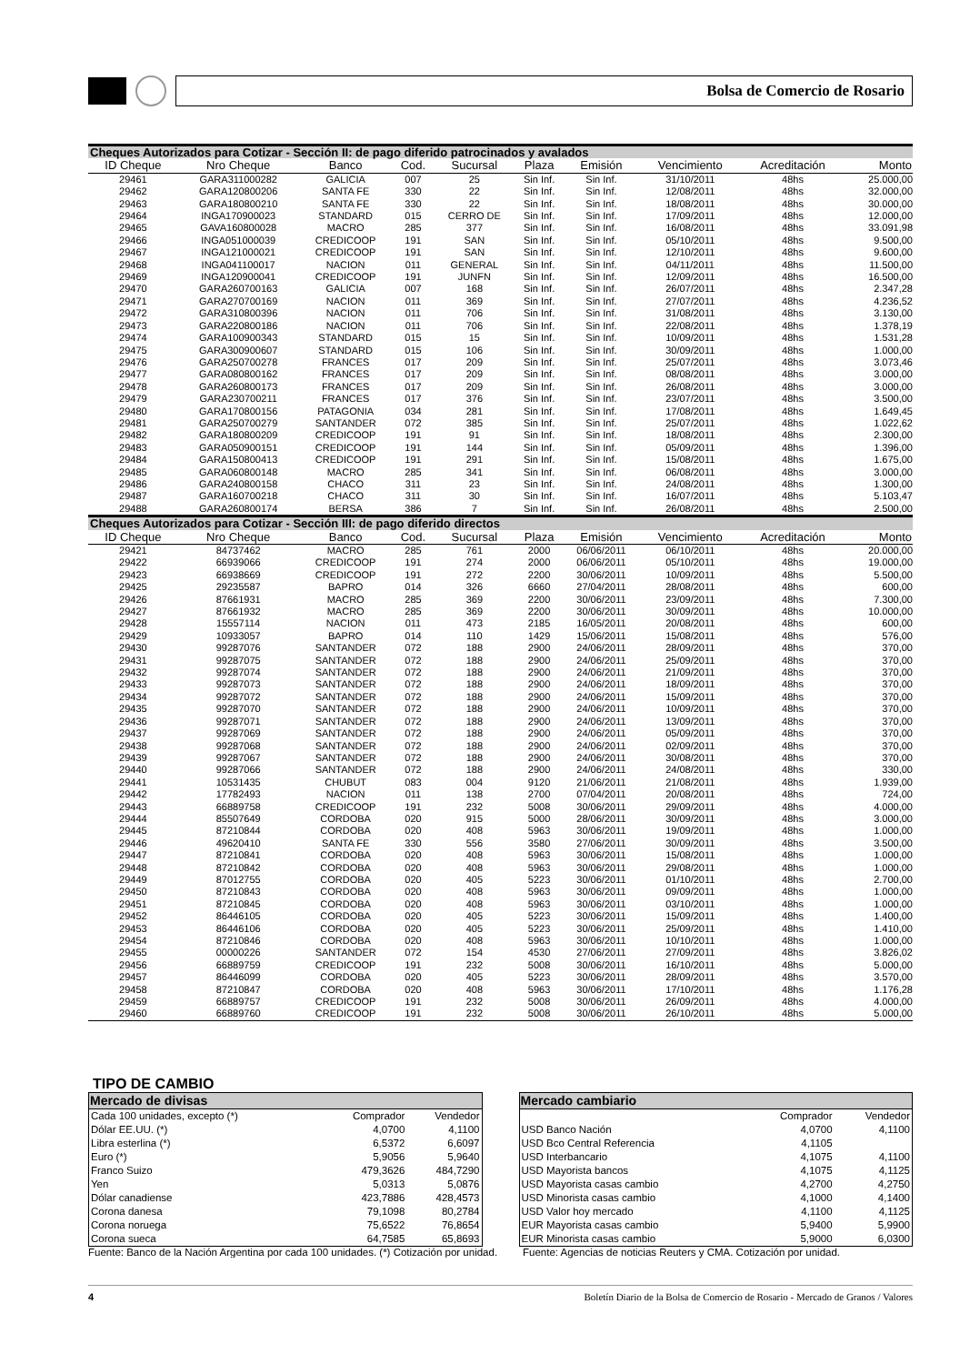Bolsa de Comercio de Rosario
| Cheques Autorizados para Cotizar - Sección II: de pago diferido patrocinados y avalados | | | | | | | | | |
| --- | --- | --- | --- | --- | --- | --- | --- | --- | --- |
| ID Cheque | Nro Cheque | Banco | Cod. | Sucursal | Plaza | Emisión | Vencimiento | Acreditación | Monto |
| 29461 | GARA311000282 | GALICIA | 007 | 25 | Sin Inf. | Sin Inf. | 31/10/2011 | 48hs | 25.000,00 |
| 29462 | GARA120800206 | SANTA FE | 330 | 22 | Sin Inf. | Sin Inf. | 12/08/2011 | 48hs | 32.000,00 |
| 29463 | GARA180800210 | SANTA FE | 330 | 22 | Sin Inf. | Sin Inf. | 18/08/2011 | 48hs | 30.000,00 |
| 29464 | INGA170900023 | STANDARD | 015 | CERRO DE | Sin Inf. | Sin Inf. | 17/09/2011 | 48hs | 12.000,00 |
| 29465 | GAVA160800028 | MACRO | 285 | 377 | Sin Inf. | Sin Inf. | 16/08/2011 | 48hs | 33.091,98 |
| 29466 | INGA051000039 | CREDICOOP | 191 | SAN | Sin Inf. | Sin Inf. | 05/10/2011 | 48hs | 9.500,00 |
| 29467 | INGA121000021 | CREDICOOP | 191 | SAN | Sin Inf. | Sin Inf. | 12/10/2011 | 48hs | 9.600,00 |
| 29468 | INGA041100017 | NACION | 011 | GENERAL | Sin Inf. | Sin Inf. | 04/11/2011 | 48hs | 11.500,00 |
| 29469 | INGA120900041 | CREDICOOP | 191 | JUNFN | Sin Inf. | Sin Inf. | 12/09/2011 | 48hs | 16.500,00 |
| 29470 | GARA260700163 | GALICIA | 007 | 168 | Sin Inf. | Sin Inf. | 26/07/2011 | 48hs | 2.347,28 |
| 29471 | GARA270700169 | NACION | 011 | 369 | Sin Inf. | Sin Inf. | 27/07/2011 | 48hs | 4.236,52 |
| 29472 | GARA310800396 | NACION | 011 | 706 | Sin Inf. | Sin Inf. | 31/08/2011 | 48hs | 3.130,00 |
| 29473 | GARA220800186 | NACION | 011 | 706 | Sin Inf. | Sin Inf. | 22/08/2011 | 48hs | 1.378,19 |
| 29474 | GARA100900343 | STANDARD | 015 | 15 | Sin Inf. | Sin Inf. | 10/09/2011 | 48hs | 1.531,28 |
| 29475 | GARA300900607 | STANDARD | 015 | 106 | Sin Inf. | Sin Inf. | 30/09/2011 | 48hs | 1.000,00 |
| 29476 | GARA250700278 | FRANCES | 017 | 209 | Sin Inf. | Sin Inf. | 25/07/2011 | 48hs | 3.073,46 |
| 29477 | GARA080800162 | FRANCES | 017 | 209 | Sin Inf. | Sin Inf. | 08/08/2011 | 48hs | 3.000,00 |
| 29478 | GARA260800173 | FRANCES | 017 | 209 | Sin Inf. | Sin Inf. | 26/08/2011 | 48hs | 3.000,00 |
| 29479 | GARA230700211 | FRANCES | 017 | 376 | Sin Inf. | Sin Inf. | 23/07/2011 | 48hs | 3.500,00 |
| 29480 | GARA170800156 | PATAGONIA | 034 | 281 | Sin Inf. | Sin Inf. | 17/08/2011 | 48hs | 1.649,45 |
| 29481 | GARA250700279 | SANTANDER | 072 | 385 | Sin Inf. | Sin Inf. | 25/07/2011 | 48hs | 1.022,62 |
| 29482 | GARA180800209 | CREDICOOP | 191 | 91 | Sin Inf. | Sin Inf. | 18/08/2011 | 48hs | 2.300,00 |
| 29483 | GARA050900151 | CREDICOOP | 191 | 144 | Sin Inf. | Sin Inf. | 05/09/2011 | 48hs | 1.396,00 |
| 29484 | GARA150800413 | CREDICOOP | 191 | 291 | Sin Inf. | Sin Inf. | 15/08/2011 | 48hs | 1.675,00 |
| 29485 | GARA060800148 | MACRO | 285 | 341 | Sin Inf. | Sin Inf. | 06/08/2011 | 48hs | 3.000,00 |
| 29486 | GARA240800158 | CHACO | 311 | 23 | Sin Inf. | Sin Inf. | 24/08/2011 | 48hs | 1.300,00 |
| 29487 | GARA160700218 | CHACO | 311 | 30 | Sin Inf. | Sin Inf. | 16/07/2011 | 48hs | 5.103,47 |
| 29488 | GARA260800174 | BERSA | 386 | 7 | Sin Inf. | Sin Inf. | 26/08/2011 | 48hs | 2.500,00 |
| Cheques Autorizados para Cotizar - Sección III: de pago diferido directos | | | | | | | | | |
| ID Cheque | Nro Cheque | Banco | Cod. | Sucursal | Plaza | Emisión | Vencimiento | Acreditación | Monto |
| 29421 | 84737462 | MACRO | 285 | 761 | 2000 | 06/06/2011 | 06/10/2011 | 48hs | 20.000,00 |
| 29422 | 66939066 | CREDICOOP | 191 | 274 | 2000 | 06/06/2011 | 05/10/2011 | 48hs | 19.000,00 |
| 29423 | 66938669 | CREDICOOP | 191 | 272 | 2200 | 30/06/2011 | 10/09/2011 | 48hs | 5.500,00 |
| 29425 | 29235587 | BAPRO | 014 | 326 | 6660 | 27/04/2011 | 28/08/2011 | 48hs | 600,00 |
| 29426 | 87661931 | MACRO | 285 | 369 | 2200 | 30/06/2011 | 23/09/2011 | 48hs | 7.300,00 |
| 29427 | 87661932 | MACRO | 285 | 369 | 2200 | 30/06/2011 | 30/09/2011 | 48hs | 10.000,00 |
| 29428 | 15557114 | NACION | 011 | 473 | 2185 | 16/05/2011 | 20/08/2011 | 48hs | 600,00 |
| 29429 | 10933057 | BAPRO | 014 | 110 | 1429 | 15/06/2011 | 15/08/2011 | 48hs | 576,00 |
| 29430 | 99287076 | SANTANDER | 072 | 188 | 2900 | 24/06/2011 | 28/09/2011 | 48hs | 370,00 |
| 29431 | 99287075 | SANTANDER | 072 | 188 | 2900 | 24/06/2011 | 25/09/2011 | 48hs | 370,00 |
| 29432 | 99287074 | SANTANDER | 072 | 188 | 2900 | 24/06/2011 | 21/09/2011 | 48hs | 370,00 |
| 29433 | 99287073 | SANTANDER | 072 | 188 | 2900 | 24/06/2011 | 18/09/2011 | 48hs | 370,00 |
| 29434 | 99287072 | SANTANDER | 072 | 188 | 2900 | 24/06/2011 | 15/09/2011 | 48hs | 370,00 |
| 29435 | 99287070 | SANTANDER | 072 | 188 | 2900 | 24/06/2011 | 10/09/2011 | 48hs | 370,00 |
| 29436 | 99287071 | SANTANDER | 072 | 188 | 2900 | 24/06/2011 | 13/09/2011 | 48hs | 370,00 |
| 29437 | 99287069 | SANTANDER | 072 | 188 | 2900 | 24/06/2011 | 05/09/2011 | 48hs | 370,00 |
| 29438 | 99287068 | SANTANDER | 072 | 188 | 2900 | 24/06/2011 | 02/09/2011 | 48hs | 370,00 |
| 29439 | 99287067 | SANTANDER | 072 | 188 | 2900 | 24/06/2011 | 30/08/2011 | 48hs | 370,00 |
| 29440 | 99287066 | SANTANDER | 072 | 188 | 2900 | 24/06/2011 | 24/08/2011 | 48hs | 330,00 |
| 29441 | 10531435 | CHUBUT | 083 | 004 | 9120 | 21/06/2011 | 21/08/2011 | 48hs | 1.939,00 |
| 29442 | 17782493 | NACION | 011 | 138 | 2700 | 07/04/2011 | 20/08/2011 | 48hs | 724,00 |
| 29443 | 66889758 | CREDICOOP | 191 | 232 | 5008 | 30/06/2011 | 29/09/2011 | 48hs | 4.000,00 |
| 29444 | 85507649 | CORDOBA | 020 | 915 | 5000 | 28/06/2011 | 30/09/2011 | 48hs | 3.000,00 |
| 29445 | 87210844 | CORDOBA | 020 | 408 | 5963 | 30/06/2011 | 19/09/2011 | 48hs | 1.000,00 |
| 29446 | 49620410 | SANTA FE | 330 | 556 | 3580 | 27/06/2011 | 30/09/2011 | 48hs | 3.500,00 |
| 29447 | 87210841 | CORDOBA | 020 | 408 | 5963 | 30/06/2011 | 15/08/2011 | 48hs | 1.000,00 |
| 29448 | 87210842 | CORDOBA | 020 | 408 | 5963 | 30/06/2011 | 29/08/2011 | 48hs | 1.000,00 |
| 29449 | 87012755 | CORDOBA | 020 | 405 | 5223 | 30/06/2011 | 01/10/2011 | 48hs | 2.700,00 |
| 29450 | 87210843 | CORDOBA | 020 | 408 | 5963 | 30/06/2011 | 09/09/2011 | 48hs | 1.000,00 |
| 29451 | 87210845 | CORDOBA | 020 | 408 | 5963 | 30/06/2011 | 03/10/2011 | 48hs | 1.000,00 |
| 29452 | 86446105 | CORDOBA | 020 | 405 | 5223 | 30/06/2011 | 15/09/2011 | 48hs | 1.400,00 |
| 29453 | 86446106 | CORDOBA | 020 | 405 | 5223 | 30/06/2011 | 25/09/2011 | 48hs | 1.410,00 |
| 29454 | 87210846 | CORDOBA | 020 | 408 | 5963 | 30/06/2011 | 10/10/2011 | 48hs | 1.000,00 |
| 29455 | 00000226 | SANTANDER | 072 | 154 | 4530 | 27/06/2011 | 27/09/2011 | 48hs | 3.826,02 |
| 29456 | 66889759 | CREDICOOP | 191 | 232 | 5008 | 30/06/2011 | 16/10/2011 | 48hs | 5.000,00 |
| 29457 | 86446099 | CORDOBA | 020 | 405 | 5223 | 30/06/2011 | 28/09/2011 | 48hs | 3.570,00 |
| 29458 | 87210847 | CORDOBA | 020 | 408 | 5963 | 30/06/2011 | 17/10/2011 | 48hs | 1.176,28 |
| 29459 | 66889757 | CREDICOOP | 191 | 232 | 5008 | 30/06/2011 | 26/09/2011 | 48hs | 4.000,00 |
| 29460 | 66889760 | CREDICOOP | 191 | 232 | 5008 | 30/06/2011 | 26/10/2011 | 48hs | 5.000,00 |
TIPO DE CAMBIO
| Mercado de divisas | | |
| --- | --- | --- |
| Cada 100 unidades, excepto (*) | Comprador | Vendedor |
| Dólar EE.UU. (*) | 4,0700 | 4,1100 |
| Libra esterlina (*) | 6,5372 | 6,6097 |
| Euro (*) | 5,9056 | 5,9640 |
| Franco Suizo | 479,3626 | 484,7290 |
| Yen | 5,0313 | 5,0876 |
| Dólar canadiense | 423,7886 | 428,4573 |
| Corona danesa | 79,1098 | 80,2784 |
| Corona noruega | 75,6522 | 76,8654 |
| Corona sueca | 64,7585 | 65,8693 |
| Mercado cambiario | | |
| --- | --- | --- |
| | Comprador | Vendedor |
| USD Banco Nación | 4,0700 | 4,1100 |
| USD Bco Central Referencia | 4,1105 | |
| USD Interbancario | 4,1075 | 4,1100 |
| USD Mayorista bancos | 4,1075 | 4,1125 |
| USD Mayorista casas cambio | 4,2700 | 4,2750 |
| USD Minorista casas cambio | 4,1000 | 4,1400 |
| USD Valor hoy mercado | 4,1100 | 4,1125 |
| EUR Mayorista casas cambio | 5,9400 | 5,9900 |
| EUR Minorista casas cambio | 5,9000 | 6,0300 |
Fuente: Banco de la Nación Argentina por cada 100 unidades. (*) Cotización por unidad. Fuente: Agencias de noticias Reuters y CMA. Cotización por unidad.
4 Boletín Diario de la Bolsa de Comercio de Rosario - Mercado de Granos / Valores